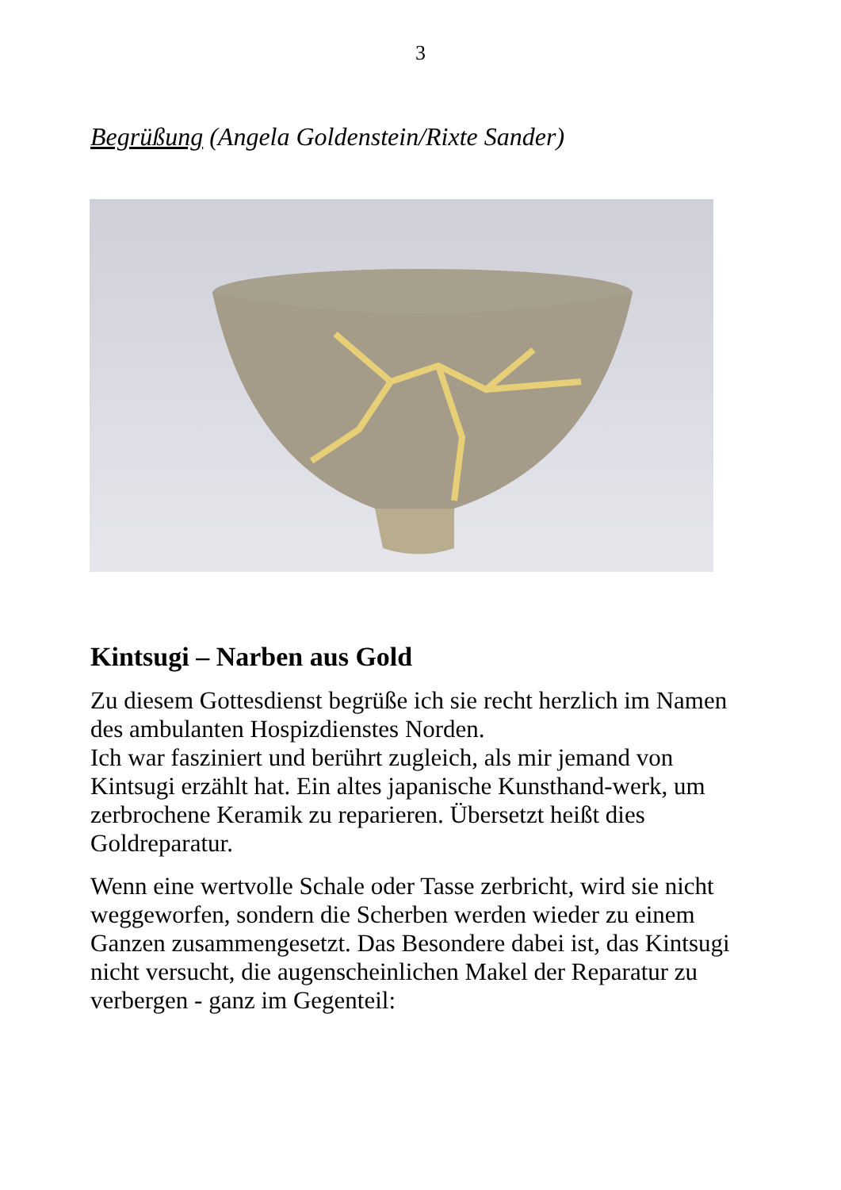3
Begrüßung (Angela Goldenstein/Rixte Sander)
Kintsugi – Narben aus Gold
Zu diesem Gottesdienst begrüße ich sie recht herzlich im Namen des ambulanten Hospizdienstes Norden.
Ich war fasziniert und berührt zugleich, als mir jemand von Kintsugi erzählt hat. Ein altes japanische Kunsthand-werk, um zerbrochene Keramik zu reparieren. Übersetzt heißt dies Goldreparatur.
Wenn eine wertvolle Schale oder Tasse zerbricht, wird sie nicht weggeworfen, sondern die Scherben werden wieder zu einem Ganzen zusammengesetzt. Das Besondere dabei ist, das Kintsugi nicht versucht, die augenscheinlichen Makel der Reparatur zu verbergen - ganz im Gegenteil: